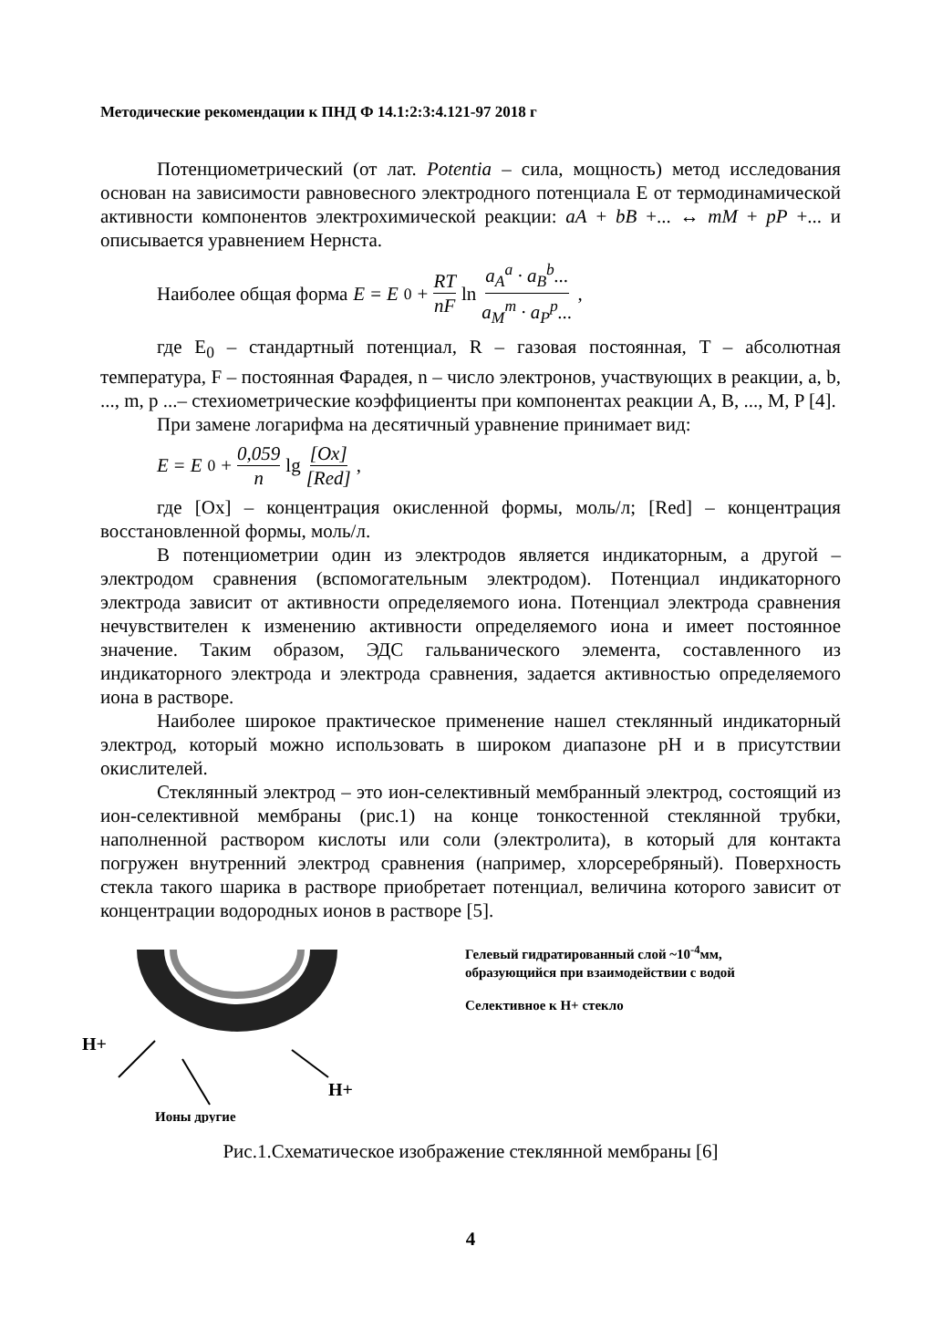Методические рекомендации к ПНД Ф 14.1:2:3:4.121-97 2018 г
Потенциометрический (от лат. Potentia – сила, мощность) метод исследования основан на зависимости равновесного электродного потенциала E от термодинамической активности компонентов электрохимической реакции: aA + bB +... ↔ mM + pP +... и описывается уравнением Нернста.
Наиболее общая форма E = E<sub>0</sub> + RT nF ln a<sub>A</sub><sup>a</sup> · a<sub>B</sub><sup>b</sup>... a<sub>M</sub><sup>m</sup> · a<sub>P</sub><sup>p</sup>...,
где E<sub>0</sub> – стандартный потенциал, R – газовая постоянная, T – абсолютная температура, F – постоянная Фарадея, n – число электронов, участвующих в реакции, a, b, ..., m, p ...– стехиометрические коэффициенты при компонентах реакции A, B, ..., M, P [4].
При замене логарифма на десятичный уравнение принимает вид:
E = E<sub>0</sub> + 0,059 n lg [Ox] [Red],
где [Ox] – концентрация окисленной формы, моль/л; [Red] – концентрация восстановленной формы, моль/л.
В потенциометрии один из электродов является индикаторным, а другой – электродом сравнения (вспомогательным электродом). Потенциал индикаторного электрода зависит от активности определяемого иона. Потенциал электрода сравнения нечувствителен к изменению активности определяемого иона и имеет постоянное значение. Таким образом, ЭДС гальванического элемента, составленного из индикаторного электрода и электрода сравнения, задается активностью определяемого иона в растворе.
Наиболее широкое практическое применение нашел стеклянный индикаторный электрод, который можно использовать в широком диапазоне pH и в присутствии окислителей.
Стеклянный электрод – это ион-селективный мембранный электрод, состоящий из ион-селективной мембраны (рис.1) на конце тонкостенной стеклянной трубки, наполненной раствором кислоты или соли (электролита), в который для контакта погружен внутренний электрод сравнения (например, хлорсеребряный). Поверхность стекла такого шарика в растворе приобретает потенциал, величина которого зависит от концентрации водородных ионов в растворе [5].
H+
H+
Ионы другие
Гелевый гидратированный слой ~10<sup>-4</sup>мм,
образующийся при взаимодействии с водой
Селективное к H+ стекло
Рис.1.Схематическое изображение стеклянной мембраны [6]
4